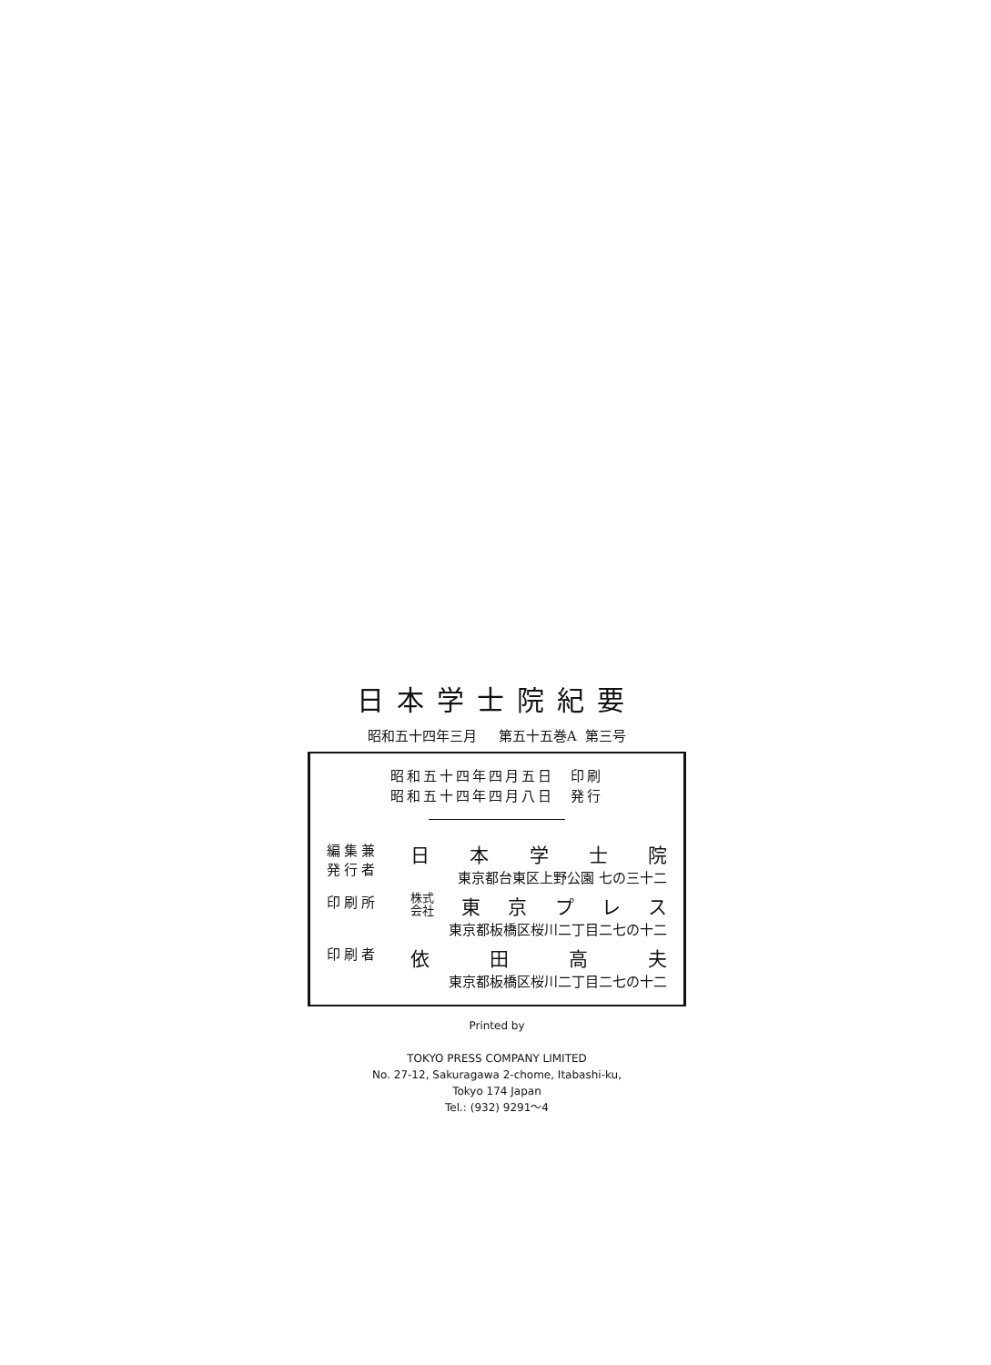日本学士院紀要
昭和五十四年三月 第五十五巻A 第三号
昭和五十四年四月五日　印刷
昭和五十四年四月八日　発行
編集兼
発行者
日本学士院
東京都台東区上野公園 七の三十二
印刷所
株式
会社 東京プレス
東京都板橋区桜川二丁目二七の十二
印刷者
依田高夫
東京都板橋区桜川二丁目二七の十二
Printed by
TOKYO PRESS COMPANY LIMITED
No. 27-12, Sakuragawa 2-chome, Itabashi-ku,
Tokyo 174 Japan
Tel.: (932) 9291～4